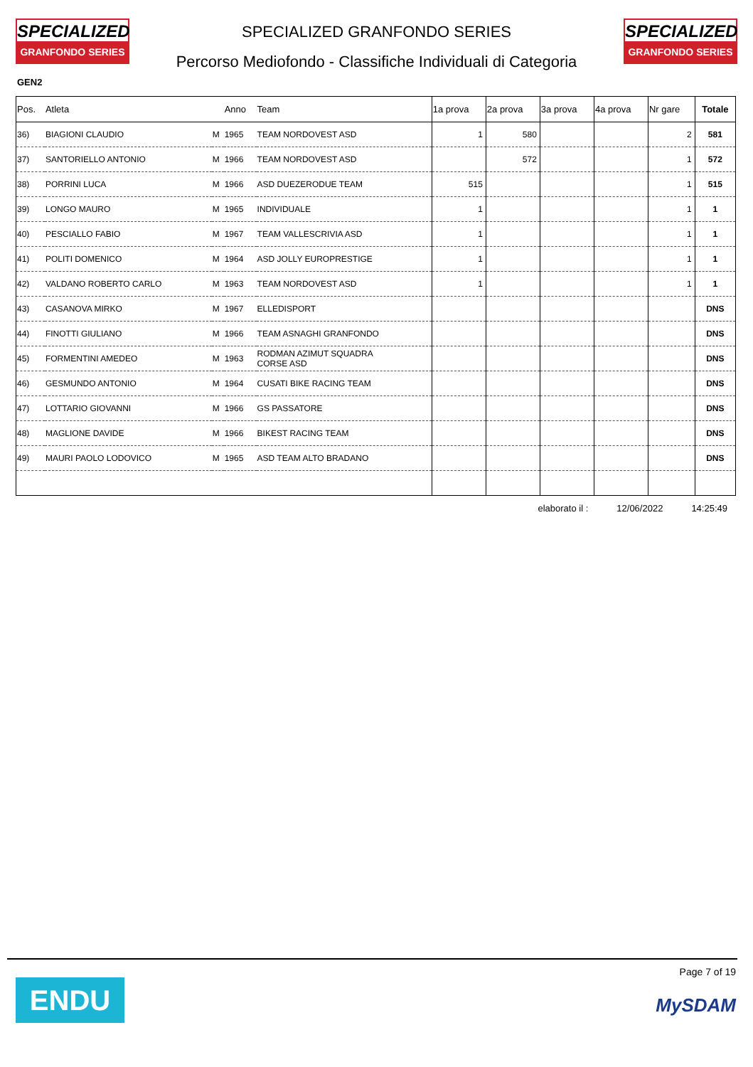SPECIALIZED
GRANFONDO SERIES
SPECIALIZED GRANFONDO SERIES
Percorso Mediofondo - Classifiche Individuali di Categoria
SPECIALIZED
GRANFONDO SERIES
GEN2
| Pos. | Atleta | | Anno | Team | 1a prova | 2a prova | 3a prova | 4a prova | Nr gare | Totale |
| --- | --- | --- | --- | --- | --- | --- | --- | --- | --- | --- |
| 36) | BIAGIONI CLAUDIO | M | 1965 | TEAM NORDOVEST ASD | 1 | 580 | | | 2 | 581 |
| 37) | SANTORIELLO ANTONIO | M | 1966 | TEAM NORDOVEST ASD | | 572 | | | 1 | 572 |
| 38) | PORRINI LUCA | M | 1966 | ASD DUEZERODUE TEAM | 515 | | | | 1 | 515 |
| 39) | LONGO MAURO | M | 1965 | INDIVIDUALE | 1 | | | | 1 | 1 |
| 40) | PESCIALLO FABIO | M | 1967 | TEAM VALLESCRIVIA ASD | 1 | | | | 1 | 1 |
| 41) | POLITI DOMENICO | M | 1964 | ASD JOLLY EUROPRESTIGE | 1 | | | | 1 | 1 |
| 42) | VALDANO ROBERTO CARLO | M | 1963 | TEAM NORDOVEST ASD | 1 | | | | 1 | 1 |
| 43) | CASANOVA MIRKO | M | 1967 | ELLEDISPORT | | | | | | DNS |
| 44) | FINOTTI GIULIANO | M | 1966 | TEAM ASNAGHI GRANFONDO | | | | | | DNS |
| 45) | FORMENTINI AMEDEO | M | 1963 | RODMAN AZIMUT SQUADRA CORSE ASD | | | | | | DNS |
| 46) | GESMUNDO ANTONIO | M | 1964 | CUSATI BIKE RACING TEAM | | | | | | DNS |
| 47) | LOTTARIO GIOVANNI | M | 1966 | GS PASSATORE | | | | | | DNS |
| 48) | MAGLIONE DAVIDE | M | 1966 | BIKEST RACING TEAM | | | | | | DNS |
| 49) | MAURI PAOLO LODOVICO | M | 1965 | ASD TEAM ALTO BRADANO | | | | | | DNS |
elaborato il : 12/06/2022 14:25:49
ENDU
Page 7 of 19
MySDAM